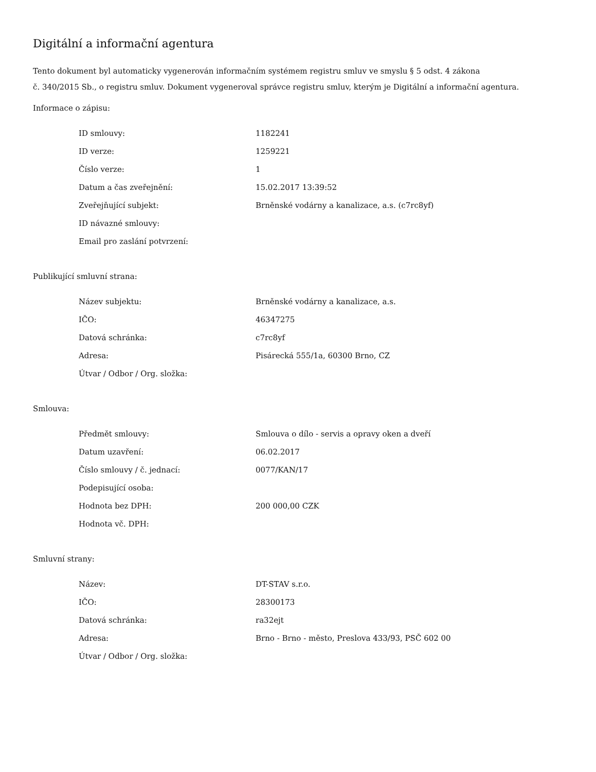Digitální a informační agentura
Tento dokument byl automaticky vygenerován informačním systémem registru smluv ve smyslu § 5 odst. 4 zákona
č. 340/2015 Sb., o registru smluv. Dokument vygeneroval správce registru smluv, kterým je Digitální a informační agentura.
Informace o zápisu:
| ID smlouvy: | 1182241 |
| ID verze: | 1259221 |
| Číslo verze: | 1 |
| Datum a čas zveřejnění: | 15.02.2017 13:39:52 |
| Zveřejňující subjekt: | Brněnské vodárny a kanalizace, a.s. (c7rc8yf) |
| ID návazné smlouvy: | |
| Email pro zaslání potvrzení: | |
Publikující smluvní strana:
| Název subjektu: | Brněnské vodárny a kanalizace, a.s. |
| IČO: | 46347275 |
| Datová schránka: | c7rc8yf |
| Adresa: | Pisárecká 555/1a, 60300 Brno, CZ |
| Útvar / Odbor / Org. složka: | |
Smlouva:
| Předmět smlouvy: | Smlouva o dílo - servis a opravy oken a dveří |
| Datum uzavření: | 06.02.2017 |
| Číslo smlouvy / č. jednací: | 0077/KAN/17 |
| Podepisující osoba: | |
| Hodnota bez DPH: | 200 000,00 CZK |
| Hodnota vč. DPH: | |
Smluvní strany:
| Název: | DT-STAV s.r.o. |
| IČO: | 28300173 |
| Datová schránka: | ra32ejt |
| Adresa: | Brno - Brno - město, Preslova 433/93, PSČ 602 00 |
| Útvar / Odbor / Org. složka: | |